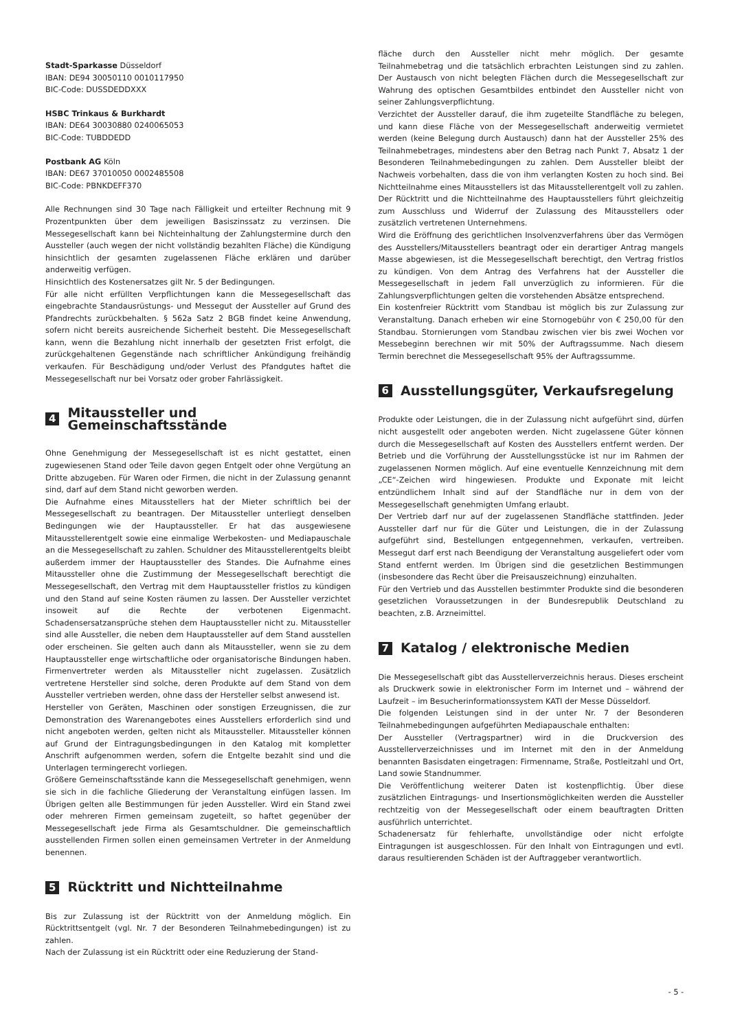Stadt-Sparkasse Düsseldorf
IBAN: DE94 30050110 0010117950
BIC-Code: DUSSDEDDXXX
HSBC Trinkaus & Burkhardt
IBAN: DE64 30030880 0240065053
BIC-Code: TUBDDEDD
Postbank AG Köln
IBAN: DE67 37010050 0002485508
BIC-Code: PBNKDEFF370
Alle Rechnungen sind 30 Tage nach Fälligkeit und erteilter Rechnung mit 9 Prozentpunkten über dem jeweiligen Basiszinssatz zu verzinsen. Die Messegesellschaft kann bei Nichteinhaltung der Zahlungstermine durch den Aussteller (auch wegen der nicht vollständig bezahlten Fläche) die Kündigung hinsichtlich der gesamten zugelassenen Fläche erklären und darüber anderweitig verfügen.
Hinsichtlich des Kostenersatzes gilt Nr. 5 der Bedingungen.
Für alle nicht erfüllten Verpflichtungen kann die Messegesellschaft das eingebrachte Standausrüstungs- und Messegut der Aussteller auf Grund des Pfandrechts zurückbehalten. § 562a Satz 2 BGB findet keine Anwendung, sofern nicht bereits ausreichende Sicherheit besteht. Die Messegesellschaft kann, wenn die Bezahlung nicht innerhalb der gesetzten Frist erfolgt, die zurückgehaltenen Gegenstände nach schriftlicher Ankündigung freihändig verkaufen. Für Beschädigung und/oder Verlust des Pfandgutes haftet die Messegesellschaft nur bei Vorsatz oder grober Fahrlässigkeit.
4 Mitaussteller und Gemeinschaftsstände
Ohne Genehmigung der Messegesellschaft ist es nicht gestattet, einen zugewiesenen Stand oder Teile davon gegen Entgelt oder ohne Vergütung an Dritte abzugeben. Für Waren oder Firmen, die nicht in der Zulassung genannt sind, darf auf dem Stand nicht geworben werden.
Die Aufnahme eines Mitausstellers hat der Mieter schriftlich bei der Messegesellschaft zu beantragen. Der Mitaussteller unterliegt denselben Bedingungen wie der Hauptaussteller. Er hat das ausgewiesene Mitausstellerentgelt sowie eine einmalige Werbekosten- und Mediapauschale an die Messegesellschaft zu zahlen. Schuldner des Mitausstellerentgelts bleibt außerdem immer der Hauptaussteller des Standes. Die Aufnahme eines Mitaussteller ohne die Zustimmung der Messegesellschaft berechtigt die Messegesellschaft, den Vertrag mit dem Hauptaussteller fristlos zu kündigen und den Stand auf seine Kosten räumen zu lassen. Der Aussteller verzichtet insoweit auf die Rechte der verbotenen Eigenmacht. Schadensersatzansprüche stehen dem Hauptaussteller nicht zu. Mitaussteller sind alle Aussteller, die neben dem Hauptaussteller auf dem Stand ausstellen oder erscheinen. Sie gelten auch dann als Mitaussteller, wenn sie zu dem Hauptaussteller enge wirtschaftliche oder organisatorische Bindungen haben. Firmenvertreter werden als Mitaussteller nicht zugelassen. Zusätzlich vertretene Hersteller sind solche, deren Produkte auf dem Stand von dem Aussteller vertrieben werden, ohne dass der Hersteller selbst anwesend ist.
Hersteller von Geräten, Maschinen oder sonstigen Erzeugnissen, die zur Demonstration des Warenangebotes eines Ausstellers erforderlich sind und nicht angeboten werden, gelten nicht als Mitaussteller. Mitaussteller können auf Grund der Eintragungsbedingungen in den Katalog mit kompletter Anschrift aufgenommen werden, sofern die Entgelte bezahlt sind und die Unterlagen termingerecht vorliegen.
Größere Gemeinschaftsstände kann die Messegesellschaft genehmigen, wenn sie sich in die fachliche Gliederung der Veranstaltung einfügen lassen. Im Übrigen gelten alle Bestimmungen für jeden Aussteller. Wird ein Stand zwei oder mehreren Firmen gemeinsam zugeteilt, so haftet gegenüber der Messegesellschaft jede Firma als Gesamtschuldner. Die gemeinschaftlich ausstellenden Firmen sollen einen gemeinsamen Vertreter in der Anmeldung benennen.
5 Rücktritt und Nichtteilnahme
Bis zur Zulassung ist der Rücktritt von der Anmeldung möglich. Ein Rücktrittsentgelt (vgl. Nr. 7 der Besonderen Teilnahmebedingungen) ist zu zahlen.
Nach der Zulassung ist ein Rücktritt oder eine Reduzierung der Stand-
fläche durch den Aussteller nicht mehr möglich. Der gesamte Teilnahmebetrag und die tatsächlich erbrachten Leistungen sind zu zahlen. Der Austausch von nicht belegten Flächen durch die Messegesellschaft zur Wahrung des optischen Gesamtbildes entbindet den Aussteller nicht von seiner Zahlungsverpflichtung.
Verzichtet der Aussteller darauf, die ihm zugeteilte Standfläche zu belegen, und kann diese Fläche von der Messegesellschaft anderweitig vermietet werden (keine Belegung durch Austausch) dann hat der Aussteller 25% des Teilnahmebetrages, mindestens aber den Betrag nach Punkt 7, Absatz 1 der Besonderen Teilnahmebedingungen zu zahlen. Dem Aussteller bleibt der Nachweis vorbehalten, dass die von ihm verlangten Kosten zu hoch sind. Bei Nichtteilnahme eines Mitausstellers ist das Mitausstellerentgelt voll zu zahlen. Der Rücktritt und die Nichtteilnahme des Hauptausstellers führt gleichzeitig zum Ausschluss und Widerruf der Zulassung des Mitausstellers oder zusätzlich vertretenen Unternehmens.
Wird die Eröffnung des gerichtlichen Insolvenzverfahrens über das Vermögen des Ausstellers/Mitausstellers beantragt oder ein derartiger Antrag mangels Masse abgewiesen, ist die Messegesellschaft berechtigt, den Vertrag fristlos zu kündigen. Von dem Antrag des Verfahrens hat der Aussteller die Messegesellschaft in jedem Fall unverzüglich zu informieren. Für die Zahlungsverpflichtungen gelten die vorstehenden Absätze entsprechend.
Ein kostenfreier Rücktritt vom Standbau ist möglich bis zur Zulassung zur Veranstaltung. Danach erheben wir eine Stornogebühr von € 250,00 für den Standbau. Stornierungen vom Standbau zwischen vier bis zwei Wochen vor Messebeginn berechnen wir mit 50% der Auftragssumme. Nach diesem Termin berechnet die Messegesellschaft 95% der Auftragssumme.
6 Ausstellungsgüter, Verkaufsregelung
Produkte oder Leistungen, die in der Zulassung nicht aufgeführt sind, dürfen nicht ausgestellt oder angeboten werden. Nicht zugelassene Güter können durch die Messegesellschaft auf Kosten des Ausstellers entfernt werden. Der Betrieb und die Vorführung der Ausstellungsstücke ist nur im Rahmen der zugelassenen Normen möglich. Auf eine eventuelle Kennzeichnung mit dem „CE“-Zeichen wird hingewiesen. Produkte und Exponate mit leicht entzündlichem Inhalt sind auf der Standfläche nur in dem von der Messegesellschaft genehmigten Umfang erlaubt.
Der Vertrieb darf nur auf der zugelassenen Standfläche stattfinden. Jeder Aussteller darf nur für die Güter und Leistungen, die in der Zulassung aufgeführt sind, Bestellungen entgegennehmen, verkaufen, vertreiben. Messegut darf erst nach Beendigung der Veranstaltung ausgeliefert oder vom Stand entfernt werden. Im Übrigen sind die gesetzlichen Bestimmungen (insbesondere das Recht über die Preisauszeichnung) einzuhalten.
Für den Vertrieb und das Ausstellen bestimmter Produkte sind die besonderen gesetzlichen Voraussetzungen in der Bundesrepublik Deutschland zu beachten, z.B. Arzneimittel.
7 Katalog / elektronische Medien
Die Messegesellschaft gibt das Ausstellerverzeichnis heraus. Dieses erscheint als Druckwerk sowie in elektronischer Form im Internet und – während der Laufzeit – im Besucherinformationssystem KATI der Messe Düsseldorf.
Die folgenden Leistungen sind in der unter Nr. 7 der Besonderen Teilnahmebedingungen aufgeführten Mediapauschale enthalten:
Der Aussteller (Vertragspartner) wird in die Druckversion des Ausstellerverzeichnisses und im Internet mit den in der Anmeldung benannten Basisdaten eingetragen: Firmenname, Straße, Postleitzahl und Ort, Land sowie Standnummer.
Die Veröffentlichung weiterer Daten ist kostenpflichtig. Über diese zusätzlichen Eintragungs- und Insertionsmöglichkeiten werden die Aussteller rechtzeitig von der Messegesellschaft oder einem beauftragten Dritten ausführlich unterrichtet.
Schadenersatz für fehlerhafte, unvollständige oder nicht erfolgte Eintragungen ist ausgeschlossen. Für den Inhalt von Eintragungen und evtl. daraus resultierenden Schäden ist der Auftraggeber verantwortlich.
- 5 -